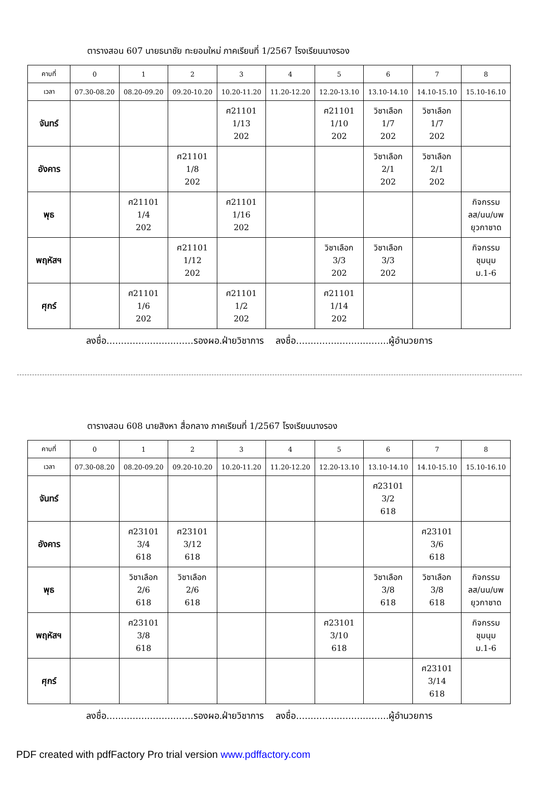ตารางสอน 607 นายธนาชัย ทะยอมใหม่ ภาคเรียนที่ 1/2567 โรงเรียนนางรอง
| คาบที่ | 0 | 1 | 2 | 3 | 4 | 5 | 6 | 7 | 8 |
| เวลา | 07.30-08.20 | 08.20-09.20 | 09.20-10.20 | 10.20-11.20 | 11.20-12.20 | 12.20-13.10 | 13.10-14.10 | 14.10-15.10 | 15.10-16.10 |
| จันทร์ | | | | ศ21101 1/13 202 | | ศ21101 1/10 202 | วิชาเลือก 1/7 202 | วิชาเลือก 1/7 202 | |
| อังคาร | | | ศ21101 1/8 202 | | | | วิชาเลือก 2/1 202 | วิชาเลือก 2/1 202 | |
| พุธ | | ศ21101 1/4 202 | | ศ21101 1/16 202 | | | | | กิจกรรม ลส/นน/บพ ยุวกาชาด |
| พฤหัสฯ | | | ศ21101 1/12 202 | | | วิชาเลือก 3/3 202 | วิชาเลือก 3/3 202 | | กิจกรรม ชุมนุม ม.1-6 |
| ศุกร์ | | ศ21101 1/6 202 | | ศ21101 1/2 202 | | ศ21101 1/14 202 | | | |
ลงชื่อ..............................รองผอ.ฝ่ายวิชาการ ลงชื่อ................................ผู้อำนวยการ
ตารางสอน 608 นายสิงหา สื่อกลาง ภาคเรียนที่ 1/2567 โรงเรียนนางรอง
| คาบที่ | 0 | 1 | 2 | 3 | 4 | 5 | 6 | 7 | 8 |
| เวลา | 07.30-08.20 | 08.20-09.20 | 09.20-10.20 | 10.20-11.20 | 11.20-12.20 | 12.20-13.10 | 13.10-14.10 | 14.10-15.10 | 15.10-16.10 |
| จันทร์ | | | | | | | ศ23101 3/2 618 | | |
| อังคาร | | ศ23101 3/4 618 | ศ23101 3/12 618 | | | | | ศ23101 3/6 618 | |
| พุธ | | วิชาเลือก 2/6 618 | วิชาเลือก 2/6 618 | | | | วิชาเลือก 3/8 618 | วิชาเลือก 3/8 618 | กิจกรรม ลส/นน/บพ ยุวกาชาด |
| พฤหัสฯ | | ศ23101 3/8 618 | | | | ศ23101 3/10 618 | | | กิจกรรม ชุมนุม ม.1-6 |
| ศุกร์ | | | | | | | | ศ23101 3/14 618 | |
ลงชื่อ..............................รองผอ.ฝ่ายวิชาการ ลงชื่อ................................ผู้อำนวยการ
PDF created with pdfFactory Pro trial version www.pdffactory.com